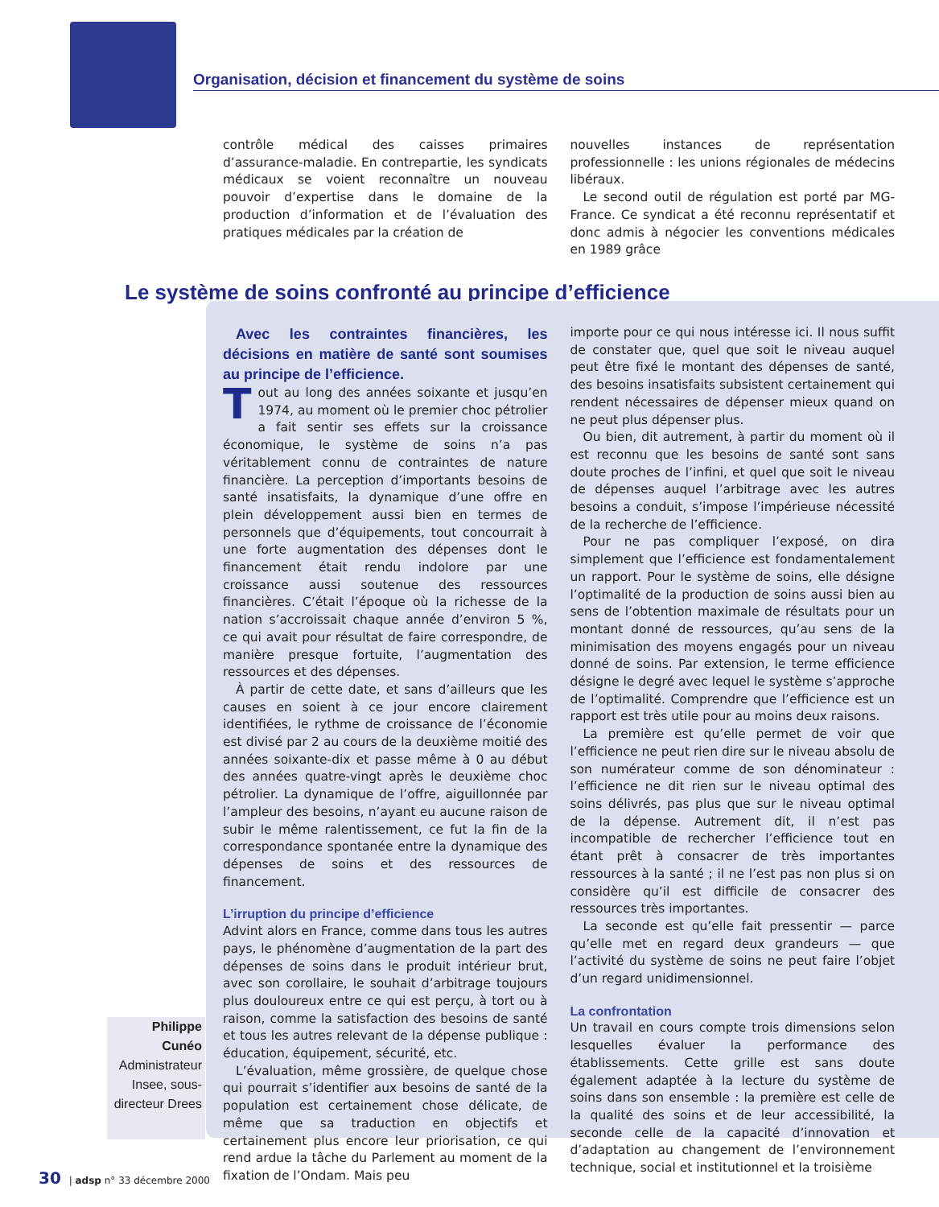Organisation, décision et financement du système de soins
contrôle médical des caisses primaires d’assurance-maladie. En contrepartie, les syndicats médicaux se voient reconnaître un nouveau pouvoir d’expertise dans le domaine de la production d’information et de l’évaluation des pratiques médicales par la création de
nouvelles instances de représentation professionnelle : les unions régionales de médecins libéraux.
Le second outil de régulation est porté par MG-France. Ce syndicat a été reconnu représentatif et donc admis à négocier les conventions médicales en 1989 grâce
Le système de soins confronté au principe d’efficience
Avec les contraintes financières, les décisions en matière de santé sont soumises au principe de l’efficience.
Tout au long des années soixante et jusqu’en 1974, au moment où le premier choc pétrolier a fait sentir ses effets sur la croissance économique, le système de soins n’a pas véritablement connu de contraintes de nature financière. La perception d’importants besoins de santé insatisfaits, la dynamique d’une offre en plein développement aussi bien en termes de personnels que d’équipements, tout concourrait à une forte augmentation des dépenses dont le financement était rendu indolore par une croissance aussi soutenue des ressources financières. C’était l’époque où la richesse de la nation s’accroissait chaque année d’environ 5 %, ce qui avait pour résultat de faire correspondre, de manière presque fortuite, l’augmentation des ressources et des dépenses.
À partir de cette date, et sans d’ailleurs que les causes en soient à ce jour encore clairement identifiées, le rythme de croissance de l’économie est divisé par 2 au cours de la deuxième moitié des années soixante-dix et passe même à 0 au début des années quatre-vingt après le deuxième choc pétrolier. La dynamique de l’offre, aiguillonnée par l’ampleur des besoins, n’ayant eu aucune raison de subir le même ralentissement, ce fut la fin de la correspondance spontanée entre la dynamique des dépenses de soins et des ressources de financement.
L’irruption du principe d’efficience
Advint alors en France, comme dans tous les autres pays, le phénomène d’augmentation de la part des dépenses de soins dans le produit intérieur brut, avec son corollaire, le souhait d’arbitrage toujours plus douloureux entre ce qui est perçu, à tort ou à raison, comme la satisfaction des besoins de santé et tous les autres relevant de la dépense publique : éducation, équipement, sécurité, etc.
L’évaluation, même grossière, de quelque chose qui pourrait s’identifier aux besoins de santé de la population est certainement chose délicate, de même que sa traduction en objectifs et certainement plus encore leur priorisation, ce qui rend ardue la tâche du Parlement au moment de la fixation de l’Ondam. Mais peu
importe pour ce qui nous intéresse ici. Il nous suffit de constater que, quel que soit le niveau auquel peut être fixé le montant des dépenses de santé, des besoins insatisfaits subsistent certainement qui rendent nécessaires de dépenser mieux quand on ne peut plus dépenser plus.
Ou bien, dit autrement, à partir du moment où il est reconnu que les besoins de santé sont sans doute proches de l’infini, et quel que soit le niveau de dépenses auquel l’arbitrage avec les autres besoins a conduit, s’impose l’impérieuse nécessité de la recherche de l’efficience.
Pour ne pas compliquer l’exposé, on dira simplement que l’efficience est fondamentalement un rapport. Pour le système de soins, elle désigne l’optimalité de la production de soins aussi bien au sens de l’obtention maximale de résultats pour un montant donné de ressources, qu’au sens de la minimisation des moyens engagés pour un niveau donné de soins. Par extension, le terme efficience désigne le degré avec lequel le système s’approche de l’optimalité. Comprendre que l’efficience est un rapport est très utile pour au moins deux raisons.
La première est qu’elle permet de voir que l’efficience ne peut rien dire sur le niveau absolu de son numérateur comme de son dénominateur : l’efficience ne dit rien sur le niveau optimal des soins délivrés, pas plus que sur le niveau optimal de la dépense. Autrement dit, il n’est pas incompatible de rechercher l’efficience tout en étant prêt à consacrer de très importantes ressources à la santé ; il ne l’est pas non plus si on considère qu’il est difficile de consacrer des ressources très importantes.
La seconde est qu’elle fait pressentir — parce qu’elle met en regard deux grandeurs — que l’activité du système de soins ne peut faire l’objet d’un regard unidimensionnel.
La confrontation
Un travail en cours compte trois dimensions selon lesquelles évaluer la performance des établissements. Cette grille est sans doute également adaptée à la lecture du système de soins dans son ensemble : la première est celle de la qualité des soins et de leur accessibilité, la seconde celle de la capacité d’innovation et d’adaptation au changement de l’environnement technique, social et institutionnel et la troisième
Philippe
Cunéo
Administrateur Insee, sous-directeur Drees
30 | adsp n° 33 décembre 2000